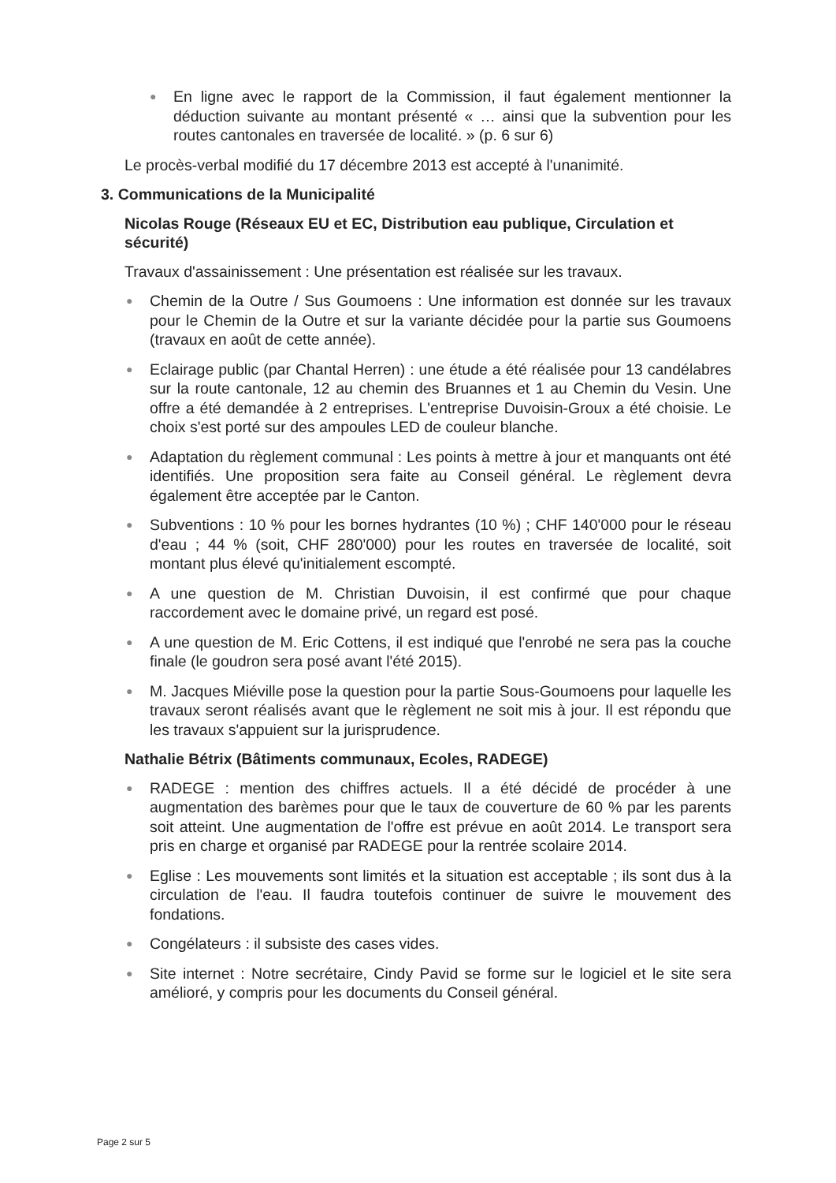● En ligne avec le rapport de la Commission, il faut également mentionner la déduction suivante au montant présenté « … ainsi que la subvention pour les routes cantonales en traversée de localité. » (p. 6 sur 6)
Le procès-verbal modifié du 17 décembre 2013 est accepté à l'unanimité.
3. Communications de la Municipalité
Nicolas Rouge (Réseaux EU et EC, Distribution eau publique, Circulation et sécurité)
Travaux d'assainissement : Une présentation est réalisée sur les travaux.
● Chemin de la Outre / Sus Goumoens : Une information est donnée sur les travaux pour le Chemin de la Outre et sur la variante décidée pour la partie sus Goumoens (travaux en août de cette année).
● Eclairage public (par Chantal Herren) : une étude a été réalisée pour 13 candélabres sur la route cantonale, 12 au chemin des Bruannes et 1 au Chemin du Vesin. Une offre a été demandée à 2 entreprises. L'entreprise Duvoisin-Groux a été choisie. Le choix s'est porté sur des ampoules LED de couleur blanche.
● Adaptation du règlement communal : Les points à mettre à jour et manquants ont été identifiés. Une proposition sera faite au Conseil général. Le règlement devra également être acceptée par le Canton.
● Subventions : 10 % pour les bornes hydrantes (10 %) ; CHF 140'000 pour le réseau d'eau ; 44 % (soit, CHF 280'000) pour les routes en traversée de localité, soit montant plus élevé qu'initialement escompté.
● A une question de M. Christian Duvoisin, il est confirmé que pour chaque raccordement avec le domaine privé, un regard est posé.
● A une question de M. Eric Cottens, il est indiqué que l'enrobé ne sera pas la couche finale (le goudron sera posé avant l'été 2015).
● M. Jacques Miéville pose la question pour la partie Sous-Goumoens pour laquelle les travaux seront réalisés avant que le règlement ne soit mis à jour. Il est répondu que les travaux s'appuient sur la jurisprudence.
Nathalie Bétrix (Bâtiments communaux, Ecoles, RADEGE)
● RADEGE : mention des chiffres actuels. Il a été décidé de procéder à une augmentation des barèmes pour que le taux de couverture de 60 % par les parents soit atteint. Une augmentation de l'offre est prévue en août 2014. Le transport sera pris en charge et organisé par RADEGE pour la rentrée scolaire 2014.
● Eglise : Les mouvements sont limités et la situation est acceptable ; ils sont dus à la circulation de l'eau. Il faudra toutefois continuer de suivre le mouvement des fondations.
● Congélateurs : il subsiste des cases vides.
● Site internet : Notre secrétaire, Cindy Pavid se forme sur le logiciel et le site sera amélioré, y compris pour les documents du Conseil général.
Page 2 sur 5